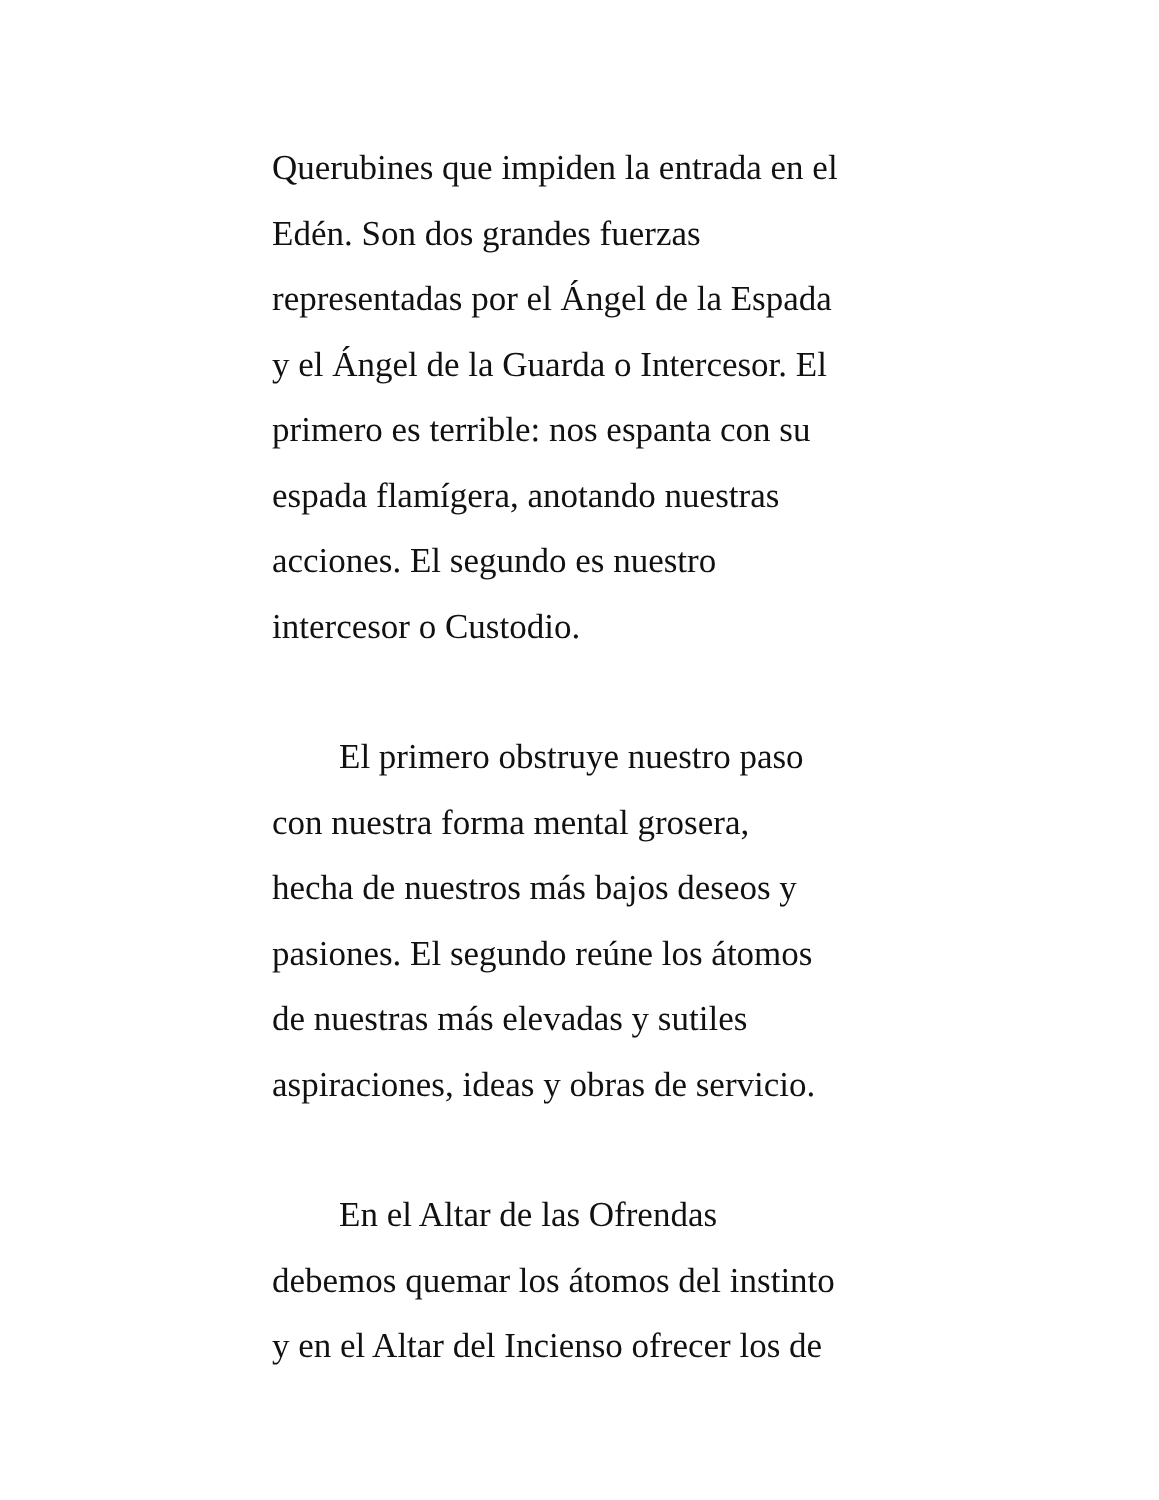Querubines que impiden la entrada en el
Edén. Son dos grandes fuerzas
representadas por el Ángel de la Espada
y el Ángel de la Guarda o Intercesor. El
primero es terrible: nos espanta con su
espada flamígera, anotando nuestras
acciones. El segundo es nuestro
intercesor o Custodio.
El primero obstruye nuestro paso
con nuestra forma mental grosera,
hecha de nuestros más bajos deseos y
pasiones. El segundo reúne los átomos
de nuestras más elevadas y sutiles
aspiraciones, ideas y obras de servicio.
En el Altar de las Ofrendas
debemos quemar los átomos del instinto
y en el Altar del Incienso ofrecer los de